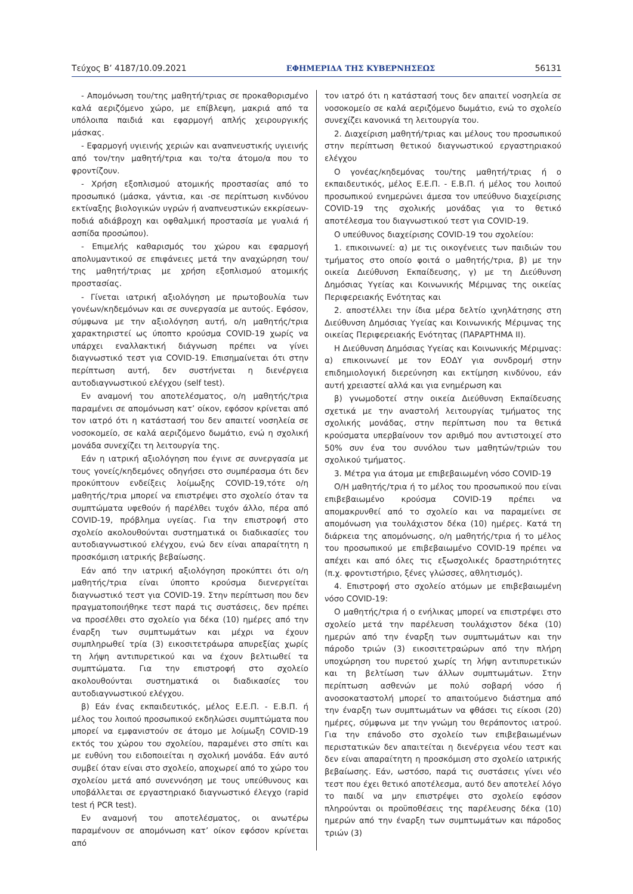Τεύχος Β’ 4187/10.09.2021 ΕΦΗΜΕΡΙΔΑ ΤΗΣ ΚΥΒΕΡΝΗΣΕΩΣ 56131
- Απομόνωση του/της μαθητή/τριας σε προκαθορισμένο καλά αεριζόμενο χώρο, με επίβλεψη, μακριά από τα υπόλοιπα παιδιά και εφαρμογή απλής χειρουργικής μάσκας.
- Εφαρμογή υγιεινής χεριών και αναπνευστικής υγιεινής από τον/την μαθητή/τρια και το/τα άτομο/α που το φροντίζουν.
- Χρήση εξοπλισμού ατομικής προστασίας από το προσωπικό (μάσκα, γάντια, και -σε περίπτωση κινδύνου εκτίναξης βιολογικών υγρών ή αναπνευστικών εκκρίσεων- ποδιά αδιάβροχη και οφθαλμική προστασία με γυαλιά ή ασπίδα προσώπου).
- Επιμελής καθαρισμός του χώρου και εφαρμογή απολυμαντικού σε επιφάνειες μετά την αναχώρηση του/της μαθητή/τριας με χρήση εξοπλισμού ατομικής προστασίας.
- Γίνεται ιατρική αξιολόγηση με πρωτοβουλία των γονέων/κηδεμόνων και σε συνεργασία με αυτούς. Εφόσον, σύμφωνα με την αξιολόγηση αυτή, ο/η μαθητής/τρια χαρακτηριστεί ως ύποπτο κρούσμα COVID-19 χωρίς να υπάρχει εναλλακτική διάγνωση πρέπει να γίνει διαγνωστικό τεστ για COVID-19. Επισημαίνεται ότι στην περίπτωση αυτή, δεν συστήνεται η διενέργεια αυτοδιαγνωστικού ελέγχου (self test).
Εν αναμονή του αποτελέσματος, ο/η μαθητής/τρια παραμένει σε απομόνωση κατ’ οίκον, εφόσον κρίνεται από τον ιατρό ότι η κατάστασή του δεν απαιτεί νοσηλεία σε νοσοκομείο, σε καλά αεριζόμενο δωμάτιο, ενώ η σχολική μονάδα συνεχίζει τη λειτουργία της.
Εάν η ιατρική αξιολόγηση που έγινε σε συνεργασία με τους γονείς/κηδεμόνες οδηγήσει στο συμπέρασμα ότι δεν προκύπτουν ενδείξεις λοίμωξης COVID-19,τότε ο/η μαθητής/τρια μπορεί να επιστρέψει στο σχολείο όταν τα συμπτώματα υφεθούν ή παρέλθει τυχόν άλλο, πέρα από COVID-19, πρόβλημα υγείας. Για την επιστροφή στο σχολείο ακολουθούνται συστηματικά οι διαδικασίες του αυτοδιαγνωστικού ελέγχου, ενώ δεν είναι απαραίτητη η προσκόμιση ιατρικής βεβαίωσης.
Εάν από την ιατρική αξιολόγηση προκύπτει ότι ο/η μαθητής/τρια είναι ύποπτο κρούσμα διενεργείται διαγνωστικό τεστ για COVID-19. Στην περίπτωση που δεν πραγματοποιήθηκε τεστ παρά τις συστάσεις, δεν πρέπει να προσέλθει στο σχολείο για δέκα (10) ημέρες από την έναρξη των συμπτωμάτων και μέχρι να έχουν συμπληρωθεί τρία (3) εικοσιτετράωρα απυρεξίας χωρίς τη λήψη αντιπυρετικού και να έχουν βελτιωθεί τα συμπτώματα. Για την επιστροφή στο σχολείο ακολουθούνται συστηματικά οι διαδικασίες του αυτοδιαγνωστικού ελέγχου.
β) Εάν ένας εκπαιδευτικός, μέλος Ε.Ε.Π. - Ε.Β.Π. ή μέλος του λοιπού προσωπικού εκδηλώσει συμπτώματα που μπορεί να εμφανιστούν σε άτομο με λοίμωξη COVID-19 εκτός του χώρου του σχολείου, παραμένει στο σπίτι και με ευθύνη του ειδοποιείται η σχολική μονάδα. Εάν αυτό συμβεί όταν είναι στο σχολείο, αποχωρεί από το χώρο του σχολείου μετά από συνεννόηση με τους υπεύθυνους και υποβάλλεται σε εργαστηριακό διαγνωστικό έλεγχο (rapid test ή PCR test).
Εν αναμονή του αποτελέσματος, οι ανωτέρω παραμένουν σε απομόνωση κατ’ οίκον εφόσον κρίνεται από
τον ιατρό ότι η κατάστασή τους δεν απαιτεί νοσηλεία σε νοσοκομείο σε καλά αεριζόμενο δωμάτιο, ενώ το σχολείο συνεχίζει κανονικά τη λειτουργία του.
2. Διαχείριση μαθητή/τριας και μέλους του προσωπικού στην περίπτωση θετικού διαγνωστικού εργαστηριακού ελέγχου
Ο γονέας/κηδεμόνας του/της μαθητή/τριας ή ο εκπαιδευτικός, μέλος Ε.Ε.Π. - Ε.Β.Π. ή μέλος του λοιπού προσωπικού ενημερώνει άμεσα τον υπεύθυνο διαχείρισης COVID-19 της σχολικής μονάδας για το θετικό αποτέλεσμα του διαγνωστικού τεστ για COVID-19.
Ο υπεύθυνος διαχείρισης COVID-19 του σχολείου:
1. επικοινωνεί: α) με τις οικογένειες των παιδιών του τμήματος στο οποίο φοιτά ο μαθητής/τρια, β) με την οικεία Διεύθυνση Εκπαίδευσης, γ) με τη Διεύθυνση Δημόσιας Υγείας και Κοινωνικής Μέριμνας της οικείας Περιφερειακής Ενότητας και
2. αποστέλλει την ίδια μέρα δελτίο ιχνηλάτησης στη Διεύθυνση Δημόσιας Υγείας και Κοινωνικής Μέριμνας της οικείας Περιφερειακής Ενότητας (ΠΑΡΑΡΤΗΜΑ ΙΙ).
Η Διεύθυνση Δημόσιας Υγείας και Κοινωνικής Μέριμνας: α) επικοινωνεί με τον ΕΟΔΥ για συνδρομή στην επιδημιολογική διερεύνηση και εκτίμηση κινδύνου, εάν αυτή χρειαστεί αλλά και για ενημέρωση και
β) γνωμοδοτεί στην οικεία Διεύθυνση Εκπαίδευσης σχετικά με την αναστολή λειτουργίας τμήματος της σχολικής μονάδας, στην περίπτωση που τα θετικά κρούσματα υπερβαίνουν τον αριθμό που αντιστοιχεί στο 50% συν ένα του συνόλου των μαθητών/τριών του σχολικού τμήματος.
3. Μέτρα για άτομα με επιβεβαιωμένη νόσο COVID-19
Ο/Η μαθητής/τρια ή το μέλος του προσωπικού που είναι επιβεβαιωμένο κρούσμα COVID-19 πρέπει να απομακρυνθεί από το σχολείο και να παραμείνει σε απομόνωση για τουλάχιστον δέκα (10) ημέρες. Κατά τη διάρκεια της απομόνωσης, ο/η μαθητής/τρια ή το μέλος του προσωπικού με επιβεβαιωμένο COVID-19 πρέπει να απέχει και από όλες τις εξωσχολικές δραστηριότητες (π.χ. φροντιστήριο, ξένες γλώσσες, αθλητισμός).
4. Επιστροφή στο σχολείο ατόμων με επιβεβαιωμένη νόσο COVID-19:
Ο μαθητής/τρια ή ο ενήλικας μπορεί να επιστρέψει στο σχολείο μετά την παρέλευση τουλάχιστον δέκα (10) ημερών από την έναρξη των συμπτωμάτων και την πάροδο τριών (3) εικοσιτετραώρων από την πλήρη υποχώρηση του πυρετού χωρίς τη λήψη αντιπυρετικών και τη βελτίωση των άλλων συμπτωμάτων. Στην περίπτωση ασθενών με πολύ σοβαρή νόσο ή ανοσοκαταστολή μπορεί το απαιτούμενο διάστημα από την έναρξη των συμπτωμάτων να φθάσει τις είκοσι (20) ημέρες, σύμφωνα με την γνώμη του θεράποντος ιατρού. Για την επάνοδο στο σχολείο των επιβεβαιωμένων περιστατικών δεν απαιτείται η διενέργεια νέου τεστ και δεν είναι απαραίτητη η προσκόμιση στο σχολείο ιατρικής βεβαίωσης. Εάν, ωστόσο, παρά τις συστάσεις γίνει νέο τεστ που έχει θετικό αποτέλεσμα, αυτό δεν αποτελεί λόγο το παιδί να μην επιστρέψει στο σχολείο εφόσον πληρούνται οι προϋποθέσεις της παρέλευσης δέκα (10) ημερών από την έναρξη των συμπτωμάτων και πάροδος τριών (3)